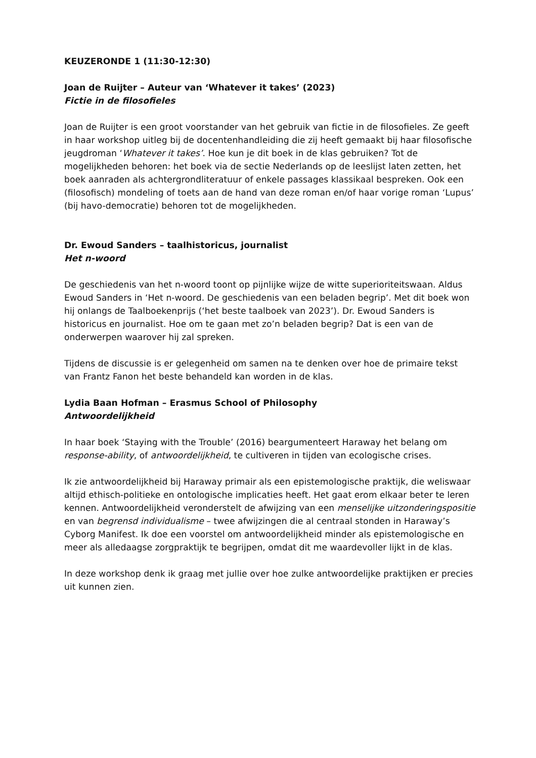KEUZERONDE 1 (11:30-12:30)
Joan de Ruijter – Auteur van ‘Whatever it takes’ (2023)
Fictie in de filosofieles
Joan de Ruijter is een groot voorstander van het gebruik van fictie in de filosofieles. Ze geeft in haar workshop uitleg bij de docentenhandleiding die zij heeft gemaakt bij haar filosofische jeugdroman ‘Whatever it takes’. Hoe kun je dit boek in de klas gebruiken? Tot de mogelijkheden behoren: het boek via de sectie Nederlands op de leeslijst laten zetten, het boek aanraden als achtergrondliteratuur of enkele passages klassikaal bespreken. Ook een (filosofisch) mondeling of toets aan de hand van deze roman en/of haar vorige roman ‘Lupus’ (bij havo-democratie) behoren tot de mogelijkheden.
Dr. Ewoud Sanders – taalhistoricus, journalist
Het n-woord
De geschiedenis van het n-woord toont op pijnlijke wijze de witte superioriteitswaan. Aldus Ewoud Sanders in ‘Het n-woord. De geschiedenis van een beladen begrip’. Met dit boek won hij onlangs de Taalboekenprijs (‘het beste taalboek van 2023’). Dr. Ewoud Sanders is historicus en journalist. Hoe om te gaan met zo’n beladen begrip? Dat is een van de onderwerpen waarover hij zal spreken.
Tijdens de discussie is er gelegenheid om samen na te denken over hoe de primaire tekst van Frantz Fanon het beste behandeld kan worden in de klas.
Lydia Baan Hofman – Erasmus School of Philosophy
Antwoordelijkheid
In haar boek ‘Staying with the Trouble’ (2016) beargumenteert Haraway het belang om response-ability, of antwoordelijkheid, te cultiveren in tijden van ecologische crises.
Ik zie antwoordelijkheid bij Haraway primair als een epistemologische praktijk, die weliswaar altijd ethisch-politieke en ontologische implicaties heeft. Het gaat erom elkaar beter te leren kennen. Antwoordelijkheid veronderstelt de afwijzing van een menselijke uitzonderingspositie en van begrensd individualisme – twee afwijzingen die al centraal stonden in Haraway’s Cyborg Manifest. Ik doe een voorstel om antwoordelijkheid minder als epistemologische en meer als alledaagse zorgpraktijk te begrijpen, omdat dit me waardevoller lijkt in de klas.
In deze workshop denk ik graag met jullie over hoe zulke antwoordelijke praktijken er precies uit kunnen zien.